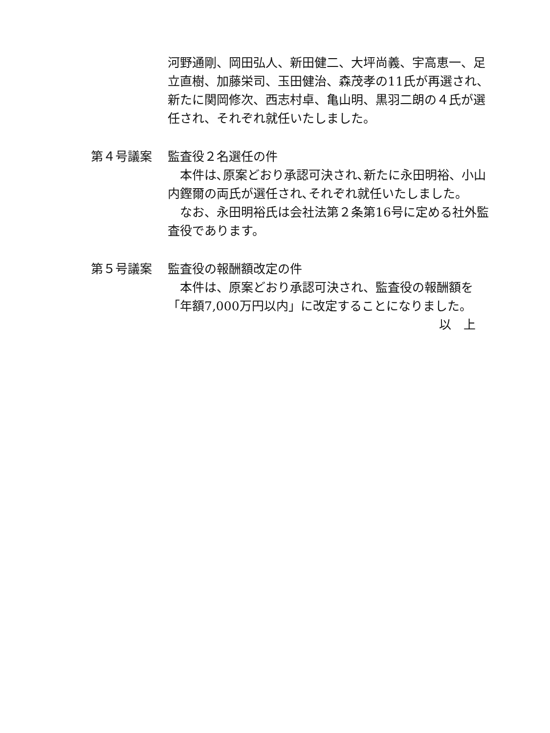河野通剛、岡田弘人、新田健二、大坪尚義、宇高恵一、足立直樹、加藤栄司、玉田健治、森茂孝の11氏が再選され、新たに関岡修次、西志村卓、亀山明、黒羽二朗の４氏が選任され、それぞれ就任いたしました。
第４号議案 監査役２名選任の件
　本件は､原案どおり承認可決され､新たに永田明裕、小山内鏗爾の両氏が選任され､それぞれ就任いたしました。
　なお、永田明裕氏は会社法第２条第16号に定める社外監査役であります。
第５号議案 監査役の報酬額改定の件
　本件は、原案どおり承認可決され、監査役の報酬額を「年額7,000万円以内」に改定することになりました。
以　上